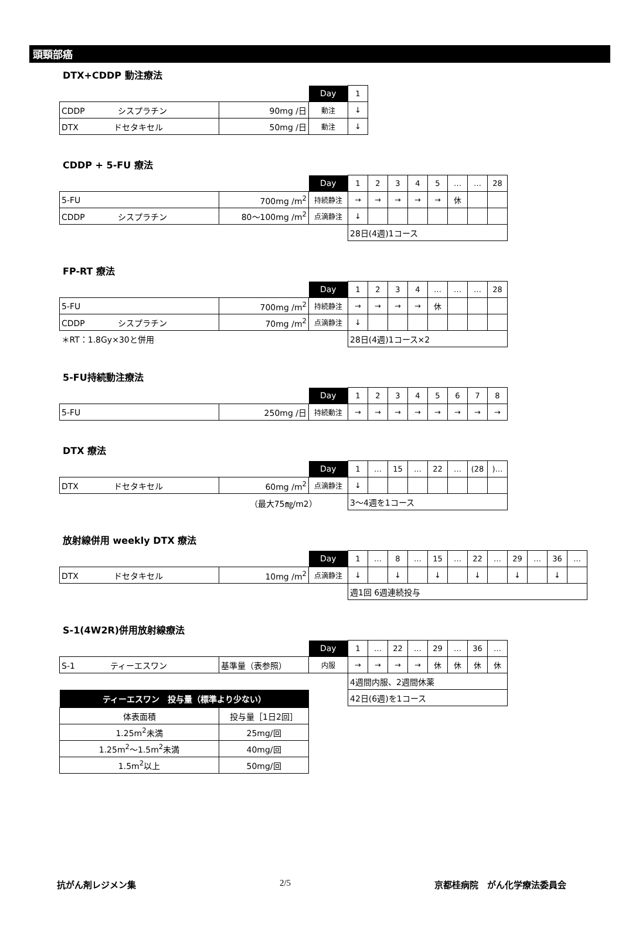頭頸部癌
DTX+CDDP 動注療法
| | | Day | 1 |
| CDDP シスプラチン | 90mg /日 | 動注 | ↓ |
| DTX ドセタキセル | 50mg /日 | 動注 | ↓ |
CDDP + 5-FU 療法
| | | Day | 1 | 2 | 3 | 4 | 5 | … | … | 28 |
| 5-FU | 700mg /m<sup>2</sup> | 持続静注 | → | → | → | → | → | 休 | | |
| CDDP シスプラチン | 80～100mg /m<sup>2</sup> | 点滴静注 | ↓ | | | | | | | |
| | | | 28日(4週)1コース | | | | | | | |
FP-RT 療法
| | | Day | 1 | 2 | 3 | 4 | … | … | … | 28 |
| 5-FU | 700mg /m<sup>2</sup> | 持続静注 | → | → | → | → | 休 | | | |
| CDDP シスプラチン | 70mg /m<sup>2</sup> | 点滴静注 | ↓ | | | | | | | |
| ＊RT：1.8Gy×30と併用 | | | 28日(4週)1コース×2 | | | | | | | |
5-FU持続動注療法
| | | Day | 1 | 2 | 3 | 4 | 5 | 6 | 7 | 8 |
| 5-FU | 250mg /日 | 持続動注 | → | → | → | → | → | → | → | → |
DTX 療法
| | | Day | 1 | … | 15 | … | 22 | … | (28 | )… |
| DTX ドセタキセル | 60mg /m<sup>2</sup> | 点滴静注 | ↓ | | | | | | | |
| | （最大75㎎/m2） | | 3～4週を1コース | | | | | | | |
放射線併用 weekly DTX 療法
| | | Day | 1 | … | 8 | … | 15 | … | 22 | … | 29 | … | 36 | … |
| DTX ドセタキセル | 10mg /m<sup>2</sup> | 点滴静注 | ↓ | | ↓ | | ↓ | | ↓ | | ↓ | | ↓ | |
| | | | 週1回 6週連続投与 | | | | | | | | | | | |
S-1(4W2R)併用放射線療法
| | | Day | 1 | … | 22 | … | 29 | … | 36 | … |
| S-1 ティーエスワン | 基準量（表参照） | 内服 | → | → | → | → | 休 | 休 | 休 | 休 |
| | | | 4週間内服、2週間休薬 | | | | | | | |
| | | | 42日(6週)を1コース | | | | | | | |
| ティーエスワン 投与量（標準より少ない） | |
| --- | --- |
| 体表面積 | 投与量［1日2回］ |
| 1.25m<sup>2</sup>未満 | 25mg/回 |
| 1.25m<sup>2</sup>～1.5m<sup>2</sup>未満 | 40mg/回 |
| 1.5m<sup>2</sup>以上 | 50mg/回 |
抗がん剤レジメン集 2/5 京都桂病院　がん化学療法委員会